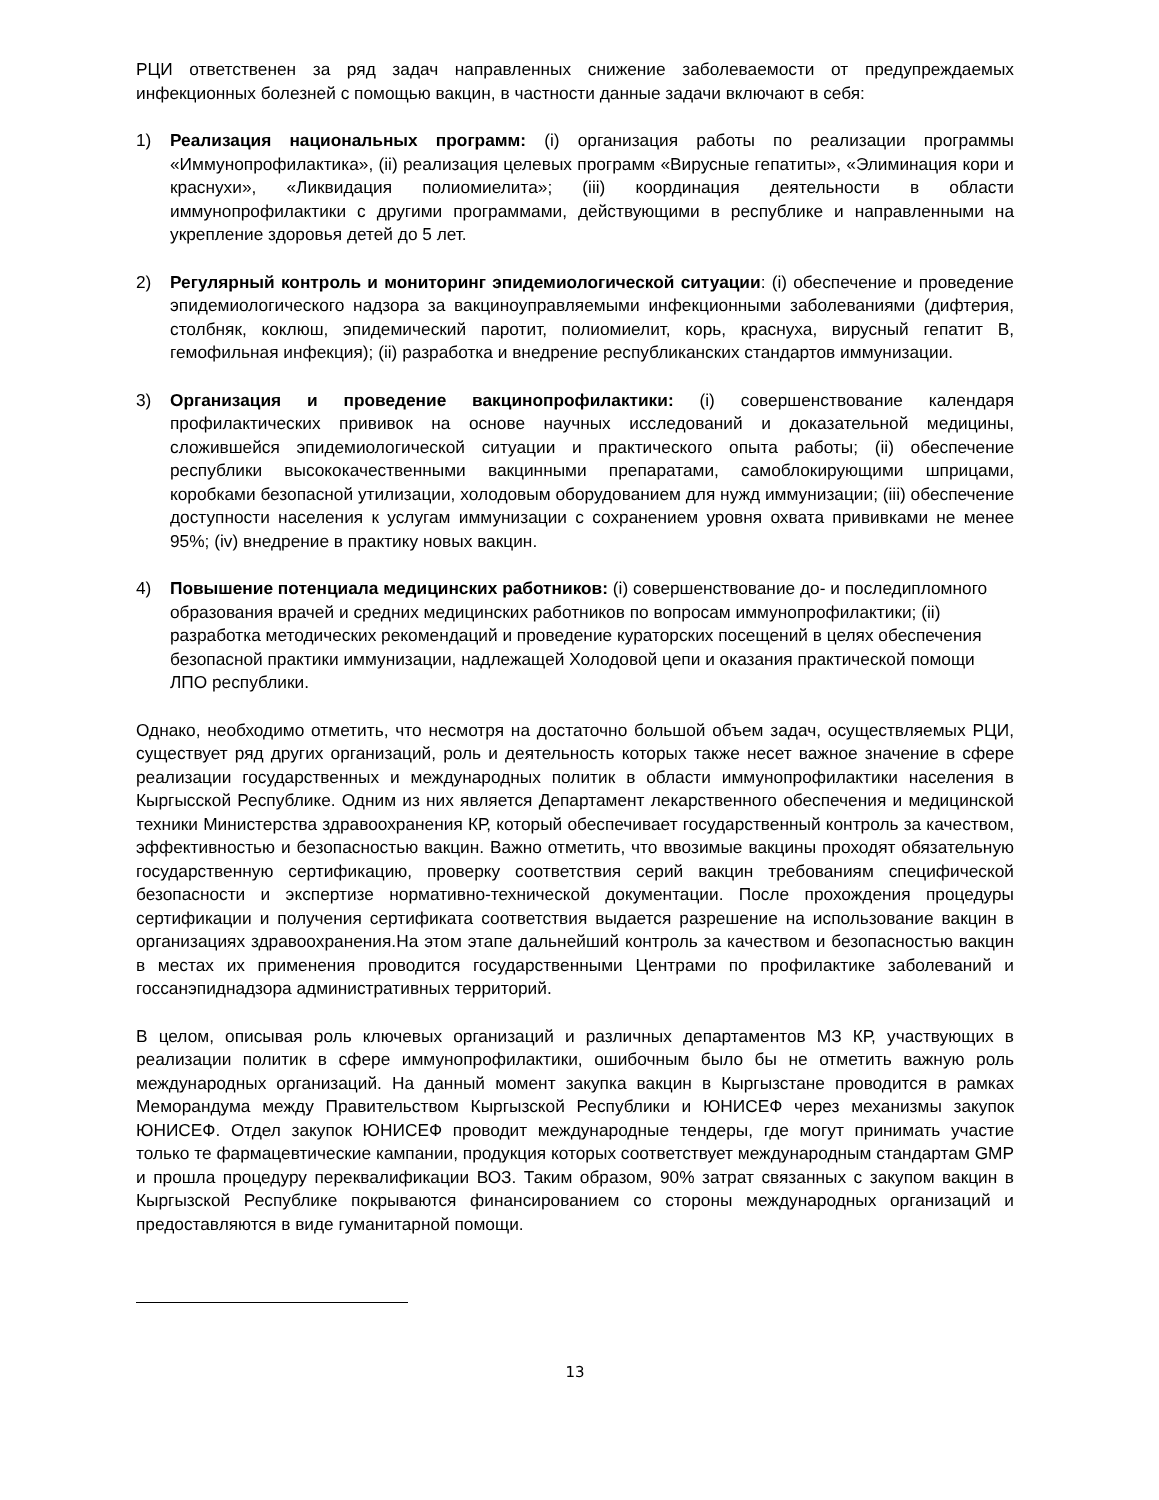РЦИ ответственен за ряд задач направленных снижение заболеваемости от предупреждаемых инфекционных болезней с помощью вакцин, в частности данные задачи включают в себя:
1) Реализация национальных программ: (i) организация работы по реализации программы «Иммунопрофилактика», (ii) реализация целевых программ «Вирусные гепатиты», «Элиминация кори и краснухи», «Ликвидация полиомиелита»; (iii) координация деятельности в области иммунопрофилактики с другими программами, действующими в республике и направленными на укрепление здоровья детей до 5 лет.
2) Регулярный контроль и мониторинг эпидемиологической ситуации: (i) обеспечение и проведение эпидемиологического надзора за вакциноуправляемыми инфекционными заболеваниями (дифтерия, столбняк, коклюш, эпидемический паротит, полиомиелит, корь, краснуха, вирусный гепатит В, гемофильная инфекция); (ii) разработка и внедрение республиканских стандартов иммунизации.
3) Организация и проведение вакцинопрофилактики: (i) совершенствование календаря профилактических прививок на основе научных исследований и доказательной медицины, сложившейся эпидемиологической ситуации и практического опыта работы; (ii) обеспечение республики высококачественными вакцинными препаратами, самоблокирующими шприцами, коробками безопасной утилизации, холодовым оборудованием для нужд иммунизации; (iii) обеспечение доступности населения к услугам иммунизации с сохранением уровня охвата прививками не менее 95%; (iv) внедрение в практику новых вакцин.
4) Повышение потенциала медицинских работников: (i) совершенствование до- и последипломного образования врачей и средних медицинских работников по вопросам иммунопрофилактики; (ii) разработка методических рекомендаций и проведение кураторских посещений в целях обеспечения безопасной практики иммунизации, надлежащей Холодовой цепи и оказания практической помощи ЛПО республики.
Однако, необходимо отметить, что несмотря на достаточно большой объем задач, осуществляемых РЦИ, существует ряд других организаций, роль и деятельность которых также несет важное значение в сфере реализации государственных и международных политик в области иммунопрофилактики населения в Кыргысской Республике. Одним из них является Департамент лекарственного обеспечения и медицинской техники Министерства здравоохранения КР, который обеспечивает государственный контроль за качеством, эффективностью и безопасностью вакцин. Важно отметить, что ввозимые вакцины проходят обязательную государственную сертификацию, проверку соответствия серий вакцин требованиям специфической безопасности и экспертизе нормативно-технической документации. После прохождения процедуры сертификации и получения сертификата соответствия выдается разрешение на использование вакцин в организациях здравоохранения.На этом этапе дальнейший контроль за качеством и безопасностью вакцин в местах их применения проводится государственными Центрами по профилактике заболеваний и госсанэпиднадзора административных территорий.
В целом, описывая роль ключевых организаций и различных департаментов МЗ КР, участвующих в реализации политик в сфере иммунопрофилактики, ошибочным было бы не отметить важную роль международных организаций. На данный момент закупка вакцин в Кыргызстане проводится в рамках Меморандума между Правительством Кыргызской Республики и ЮНИСЕФ через механизмы закупок ЮНИСЕФ. Отдел закупок ЮНИСЕФ проводит международные тендеры, где могут принимать участие только те фармацевтические кампании, продукция которых соответствует международным стандартам GMP и прошла процедуру переквалификации ВОЗ. Таким образом, 90% затрат связанных с закупом вакцин в Кыргызской Республике покрываются финансированием со стороны международных организаций и предоставляются в виде гуманитарной помощи.
13